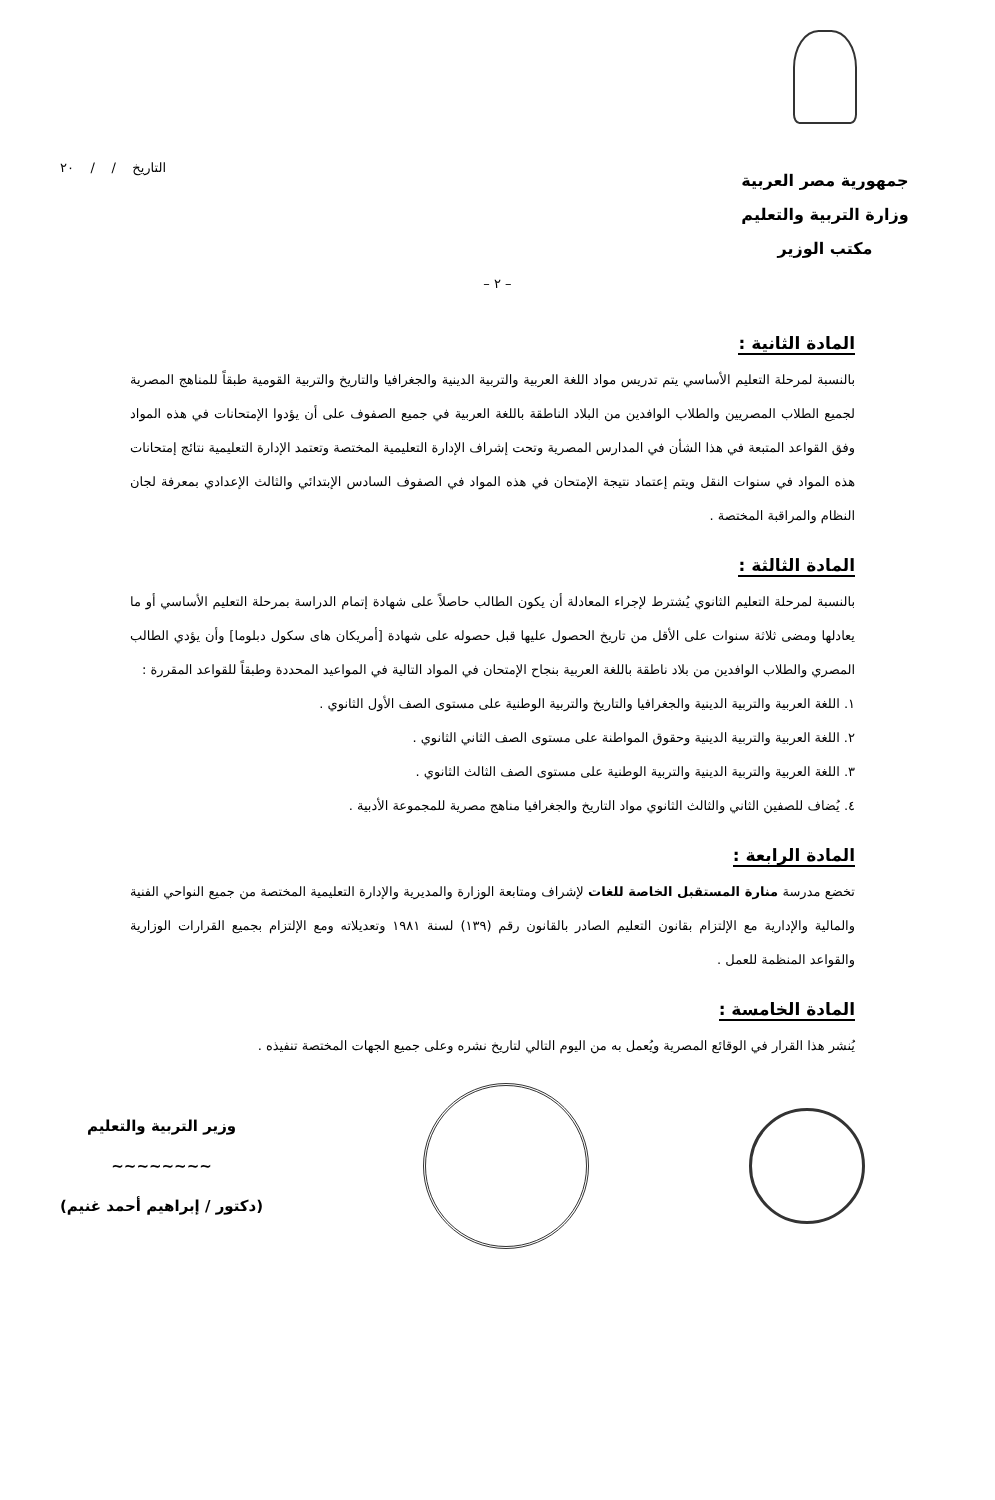جمهورية مصر العربية
وزارة التربية والتعليم
مكتب الوزير
التاريخ / / ٢٠
– ٢ –
المادة الثانية :
بالنسبة لمرحلة التعليم الأساسي يتم تدريس مواد اللغة العربية والتربية الدينية والجغرافيا والتاريخ والتربية القومية طبقاً للمناهج المصرية لجميع الطلاب المصريين والطلاب الوافدين من البلاد الناطقة باللغة العربية في جميع الصفوف على أن يؤدوا الإمتحانات في هذه المواد وفق القواعد المتبعة في هذا الشأن في المدارس المصرية وتحت إشراف الإدارة التعليمية المختصة وتعتمد الإدارة التعليمية نتائج إمتحانات هذه المواد في سنوات النقل ويتم إعتماد نتيجة الإمتحان في هذه المواد في الصفوف السادس الإبتدائي والثالث الإعدادي بمعرفة لجان النظام والمراقبة المختصة .
المادة الثالثة :
بالنسبة لمرحلة التعليم الثانوي يُشترط لإجراء المعادلة أن يكون الطالب حاصلاً على شهادة إتمام الدراسة بمرحلة التعليم الأساسي أو ما يعادلها ومضى ثلاثة سنوات على الأقل من تاريخ الحصول عليها قبل حصوله على شهادة [أمريكان هاى سكول دبلوما] وأن يؤدي الطالب المصري والطلاب الوافدين من بلاد ناطقة باللغة العربية بنجاح الإمتحان في المواد التالية في المواعيد المحددة وطبقاً للقواعد المقررة :
١. اللغة العربية والتربية الدينية والجغرافيا والتاريخ والتربية الوطنية على مستوى الصف الأول الثانوي .
٢. اللغة العربية والتربية الدينية وحقوق المواطنة على مستوى الصف الثاني الثانوي .
٣. اللغة العربية والتربية الدينية والتربية الوطنية على مستوى الصف الثالث الثانوي .
٤. يُضاف للصفين الثاني والثالث الثانوي مواد التاريخ والجغرافيا مناهج مصرية للمجموعة الأدبية .
المادة الرابعة :
تخضع مدرسة منارة المستقبل الخاصة للغات لإشراف ومتابعة الوزارة والمديرية والإدارة التعليمية المختصة من جميع النواحي الفنية والمالية والإدارية مع الإلتزام بقانون التعليم الصادر بالقانون رقم (١٣٩) لسنة ١٩٨١ وتعديلاته ومع الإلتزام بجميع القرارات الوزارية والقواعد المنظمة للعمل .
المادة الخامسة :
يُنشر هذا القرار في الوقائع المصرية ويُعمل به من اليوم التالي لتاريخ نشره وعلى جميع الجهات المختصة تنفيذه .
وزير التربية والتعليم
~~~~~~~~
(دكتور / إبراهيم أحمد غنيم)